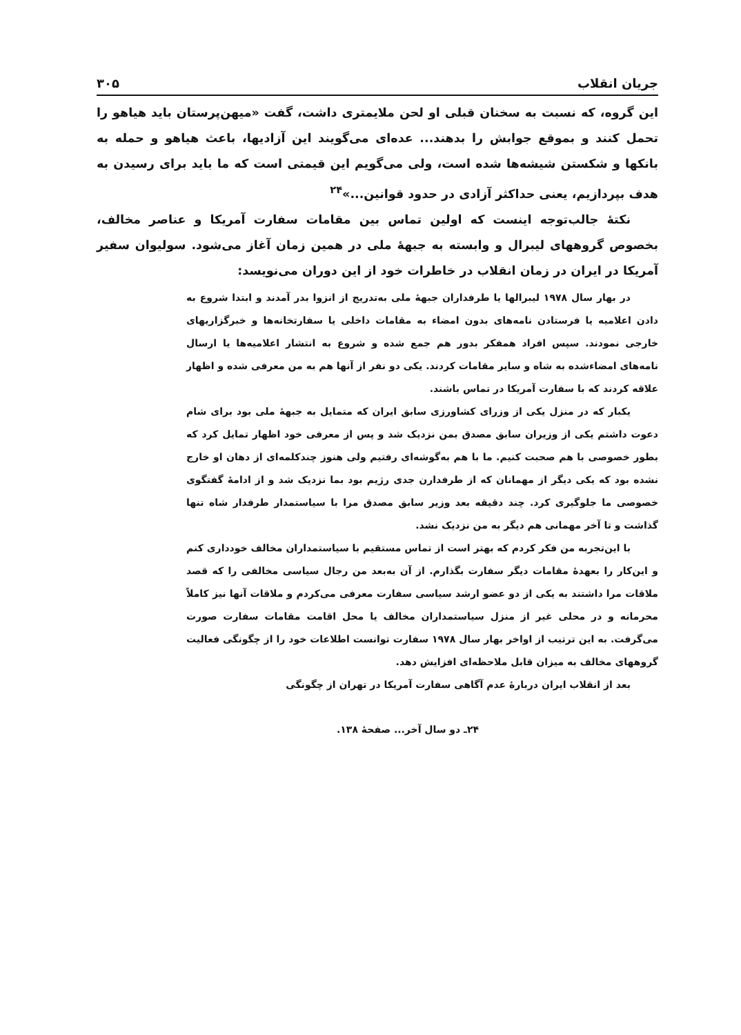جریان انقلاب ۳۰۵
این گروه، که نسبت به سخنان قبلی او لحن ملایمتری داشت، گفت «میهن‌پرستان باید هیاهو را تحمل کنند و بموقع جوابش را بدهند... عده‌ای می‌گویند این آزادیها، باعث هیاهو و حمله به بانکها و شکستن شیشه‌ها شده است، ولی می‌گویم این قیمتی است که ما باید برای رسیدن به هدف بپردازیم، یعنی حداکثر آزادی در حدود قوانین...»<sup>۲۴</sup>
نکتهٔ جالب‌توجه اینست که اولین تماس بین مقامات سفارت آمریکا و عناصر مخالف، بخصوص گروههای لیبرال و وابسته به جبههٔ ملی در همین زمان آغاز می‌شود. سولیوان سفیر آمریکا در ایران در زمان انقلاب در خاطرات خود از این دوران می‌نویسد:
در بهار سال ۱۹۷۸ لیبرالها یا طرفداران جبههٔ ملی به‌تدریج از انزوا بدر آمدند و ابتدا شروع به دادن اعلامیه یا فرستادن نامه‌های بدون امضاء به مقامات داخلی یا سفارتخانه‌ها و خبرگزاریهای خارجی نمودند. سپس افراد همفکر بدور هم جمع شده و شروع به انتشار اعلامیه‌ها یا ارسال نامه‌های امضاءشده به شاه و سایر مقامات کردند. یکی دو نفر از آنها هم به من معرفی شده و اظهار علاقه کردند که با سفارت آمریکا در تماس باشند.
یکبار که در منزل یکی از وزرای کشاورزی سابق ایران که متمایل به جبههٔ ملی بود برای شام دعوت داشتم یکی از وزیران سابق مصدق بمن نزدیک شد و پس از معرفی خود اظهار تمایل کرد که بطور خصوصی با هم صحبت کنیم. ما با هم به‌گوشه‌ای رفتیم ولی هنوز چندکلمه‌ای از دهان او خارج نشده بود که یکی دیگر از مهمانان که از طرفدارن جدی رژیم بود بما نزدیک شد و از ادامهٔ گفتگوی خصوصی ما جلوگیری کرد. چند دقیقه بعد وزیر سابق مصدق مرا با سیاستمدار طرفدار شاه تنها گذاشت و تا آخر مهمانی هم دیگر به من نزدیک نشد.
با این‌تجربه من فکر کردم که بهتر است از تماس مستقیم با سیاستمداران مخالف خودداری کنم و این‌کار را بعهدهٔ مقامات دیگر سفارت بگذارم. از آن به‌بعد من رجال سیاسی مخالفی را که قصد ملاقات مرا داشتند به یکی از دو عضو ارشد سیاسی سفارت معرفی می‌کردم و ملاقات آنها نیز کاملاً محرمانه و در محلی غیر از منزل سیاستمداران مخالف یا محل اقامت مقامات سفارت صورت می‌گرفت. به این ترتیب از اواخر بهار سال ۱۹۷۸ سفارت توانست اطلاعات خود را از چگونگی فعالیت گروههای مخالف به میزان قابل ملاحظه‌ای افزایش دهد.
بعد از انقلاب ایران دربارهٔ عدم آگاهی سفارت آمریکا در تهران از چگونگی
۲۴ـ دو سال آخر... صفحهٔ ۱۳۸.